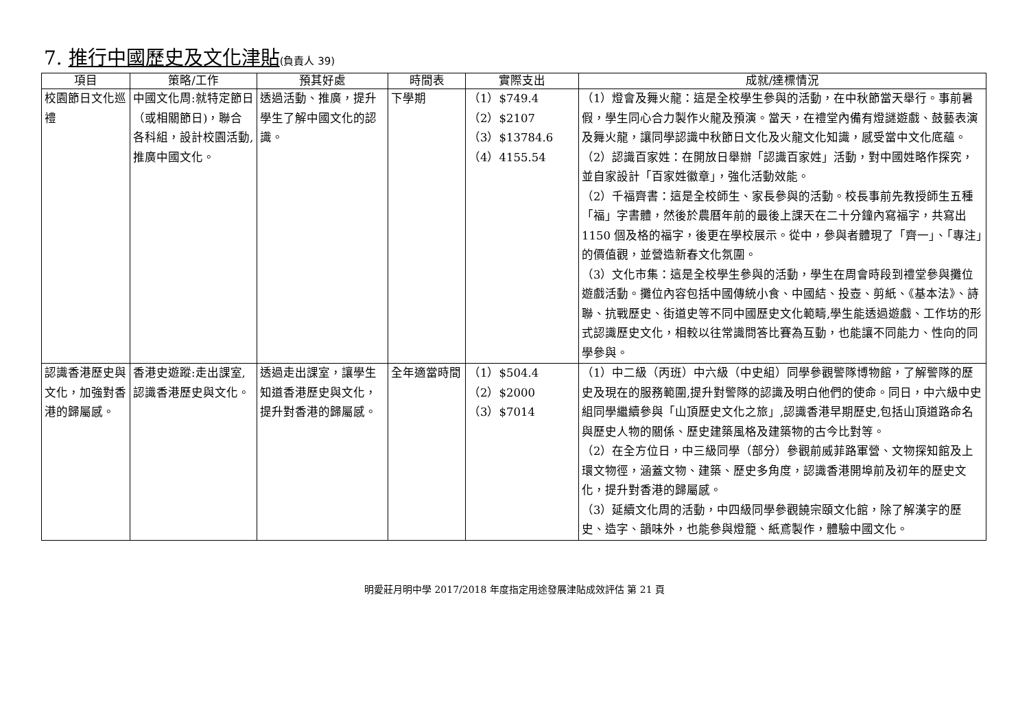7. 推行中國歷史及文化津貼(負責人 39)
| 項目 | 策略/工作 | 預其好處 | 時間表 | 實際支出 | 成就/達標情況 |
| --- | --- | --- | --- | --- | --- |
| 校園節日文化巡禮 | 中國文化周:就特定節日（或相關節日)，聯合各科組，設計校園活動,推廣中國文化。 | 透過活動、推廣，提升學生了解中國文化的認識。 | 下學期 | （1）$749.4 （2）$2107 （3）$13784.6 （4）4155.54 | （1）燈會及舞火龍：這是全校學生參與的活動，在中秋節當天舉行。事前暑假，學生同心合力製作火龍及預演。當天，在禮堂內備有燈謎遊戲、鼓藝表演及舞火龍，讓同學認識中秋節日文化及火龍文化知識，感受當中文化底蘊。 （2）認識百家姓：在開放日舉辦「認識百家姓」活動，對中國姓略作探究，並自家設計「百家姓徽章」，強化活動效能。 （2）千福齊書：這是全校師生、家長參與的活動。校長事前先教授師生五種「福」字書體，然後於農曆年前的最後上課天在二十分鐘內寫福字，共寫出 1150 個及格的福字，後更在學校展示。從中，參與者體現了「齊一」、「專注」的價值觀，並營造新春文化氛圍。 （3）文化市集：這是全校學生參與的活動，學生在周會時段到禮堂參與攤位遊戲活動。攤位內容包括中國傳統小食、中國結、投壺、剪紙、《基本法》、詩聯、抗戰歷史、街道史等不同中國歷史文化範疇,學生能透過遊戲、工作坊的形式認識歷史文化，相較以往常識問答比賽為互動，也能讓不同能力、性向的同學參與。 |
| 認識香港歷史與文化，加強對香港的歸屬感。 | 香港史遊蹤:走出課室,認識香港歷史與文化。 | 透過走出課室，讓學生知道香港歷史與文化，提升對香港的歸屬感。 | 全年適當時間 | （1）$504.4 （2）$2000 （3）$7014 | （1）中二級（丙班）中六級（中史組）同學參觀警隊博物館，了解警隊的歷史及現在的服務範圍,提升對警隊的認識及明白他們的使命。同日，中六級中史組同學繼續參與「山頂歷史文化之旅」,認識香港早期歷史,包括山頂道路命名與歷史人物的關係、歷史建築風格及建築物的古今比對等。 （2）在全方位日，中三級同學（部分）參觀前威菲路軍營、文物探知館及上環文物徑，涵蓋文物、建築、歷史多角度，認識香港開埠前及初年的歷史文化，提升對香港的歸屬感。 （3）延續文化周的活動，中四級同學參觀饒宗頤文化館，除了解漢字的歷史、造字、韻味外，也能參與燈籠、紙鳶製作，體驗中國文化。 |
明愛莊月明中學 2017/2018 年度指定用途發展津貼成效評估 第 21 頁